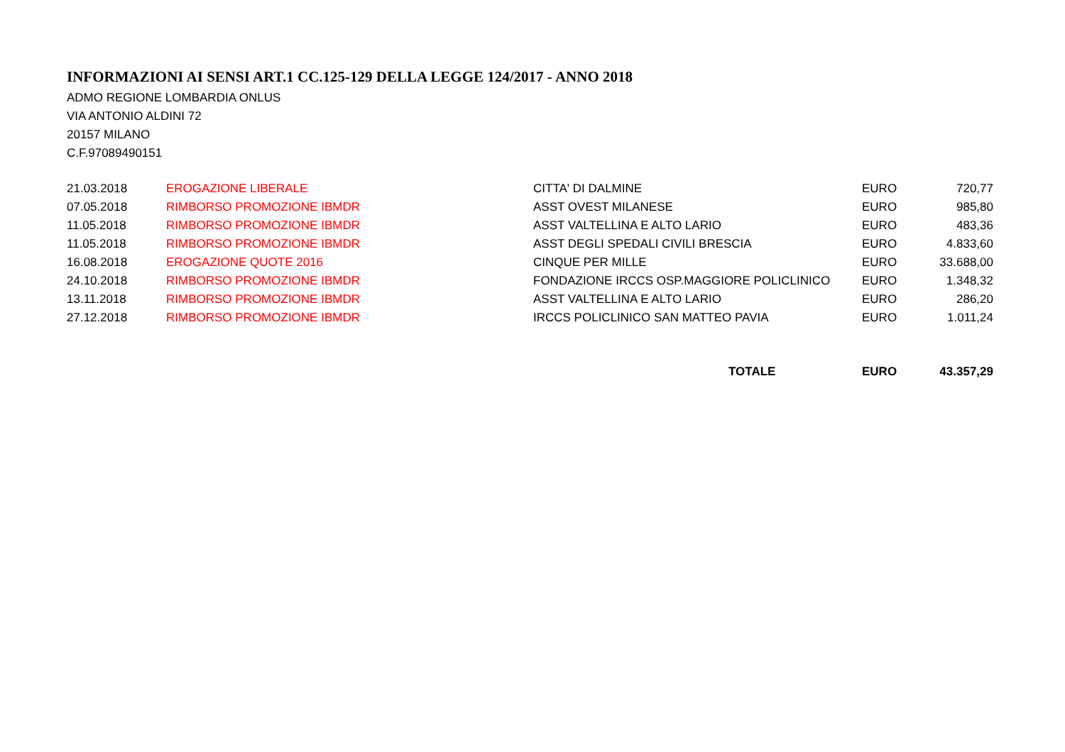INFORMAZIONI AI SENSI ART.1 CC.125-129 DELLA LEGGE 124/2017 - ANNO 2018
ADMO REGIONE LOMBARDIA ONLUS
VIA ANTONIO ALDINI 72
20157 MILANO
C.F.97089490151
| 21.03.2018 | EROGAZIONE LIBERALE | CITTA' DI DALMINE | EURO | 720,77 |
| 07.05.2018 | RIMBORSO PROMOZIONE IBMDR | ASST OVEST MILANESE | EURO | 985,80 |
| 11.05.2018 | RIMBORSO PROMOZIONE IBMDR | ASST VALTELLINA E ALTO LARIO | EURO | 483,36 |
| 11.05.2018 | RIMBORSO PROMOZIONE IBMDR | ASST DEGLI SPEDALI CIVILI BRESCIA | EURO | 4.833,60 |
| 16.08.2018 | EROGAZIONE QUOTE 2016 | CINQUE PER MILLE | EURO | 33.688,00 |
| 24.10.2018 | RIMBORSO PROMOZIONE IBMDR | FONDAZIONE IRCCS OSP.MAGGIORE POLICLINICO | EURO | 1.348,32 |
| 13.11.2018 | RIMBORSO PROMOZIONE IBMDR | ASST VALTELLINA E ALTO LARIO | EURO | 286,20 |
| 27.12.2018 | RIMBORSO PROMOZIONE IBMDR | IRCCS POLICLINICO SAN MATTEO PAVIA | EURO | 1.011,24 |
| | | TOTALE | EURO | 43.357,29 |